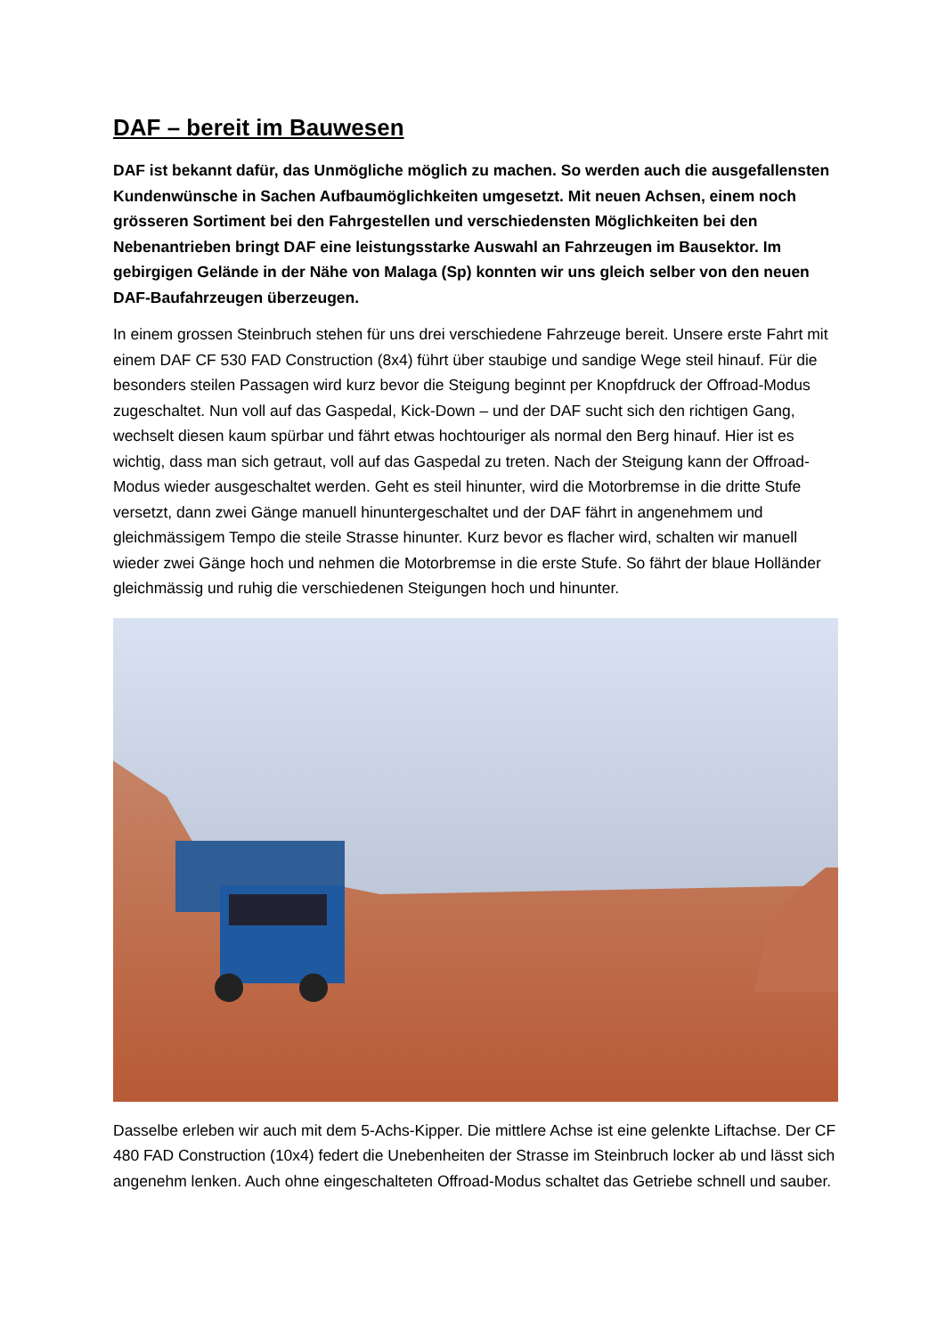DAF – bereit im Bauwesen
DAF ist bekannt dafür, das Unmögliche möglich zu machen. So werden auch die ausgefallensten Kundenwünsche in Sachen Aufbaumöglichkeiten umgesetzt. Mit neuen Achsen, einem noch grösseren Sortiment bei den Fahrgestellen und verschiedensten Möglichkeiten bei den Nebenantrieben bringt DAF eine leistungsstarke Auswahl an Fahrzeugen im Bausektor. Im gebirgigen Gelände in der Nähe von Malaga (Sp) konnten wir uns gleich selber von den neuen DAF-Baufahrzeugen überzeugen.
In einem grossen Steinbruch stehen für uns drei verschiedene Fahrzeuge bereit. Unsere erste Fahrt mit einem DAF CF 530 FAD Construction (8x4) führt über staubige und sandige Wege steil hinauf. Für die besonders steilen Passagen wird kurz bevor die Steigung beginnt per Knopfdruck der Offroad-Modus zugeschaltet. Nun voll auf das Gaspedal, Kick-Down – und der DAF sucht sich den richtigen Gang, wechselt diesen kaum spürbar und fährt etwas hochtouriger als normal den Berg hinauf. Hier ist es wichtig, dass man sich getraut, voll auf das Gaspedal zu treten. Nach der Steigung kann der Offroad-Modus wieder ausgeschaltet werden. Geht es steil hinunter, wird die Motorbremse in die dritte Stufe versetzt, dann zwei Gänge manuell hinuntergeschaltet und der DAF fährt in angenehmem und gleichmässigem Tempo die steile Strasse hinunter. Kurz bevor es flacher wird, schalten wir manuell wieder zwei Gänge hoch und nehmen die Motorbremse in die erste Stufe. So fährt der blaue Holländer gleichmässig und ruhig die verschiedenen Steigungen hoch und hinunter.
Dasselbe erleben wir auch mit dem 5-Achs-Kipper. Die mittlere Achse ist eine gelenkte Liftachse. Der CF 480 FAD Construction (10x4) federt die Unebenheiten der Strasse im Steinbruch locker ab und lässt sich angenehm lenken. Auch ohne eingeschalteten Offroad-Modus schaltet das Getriebe schnell und sauber.